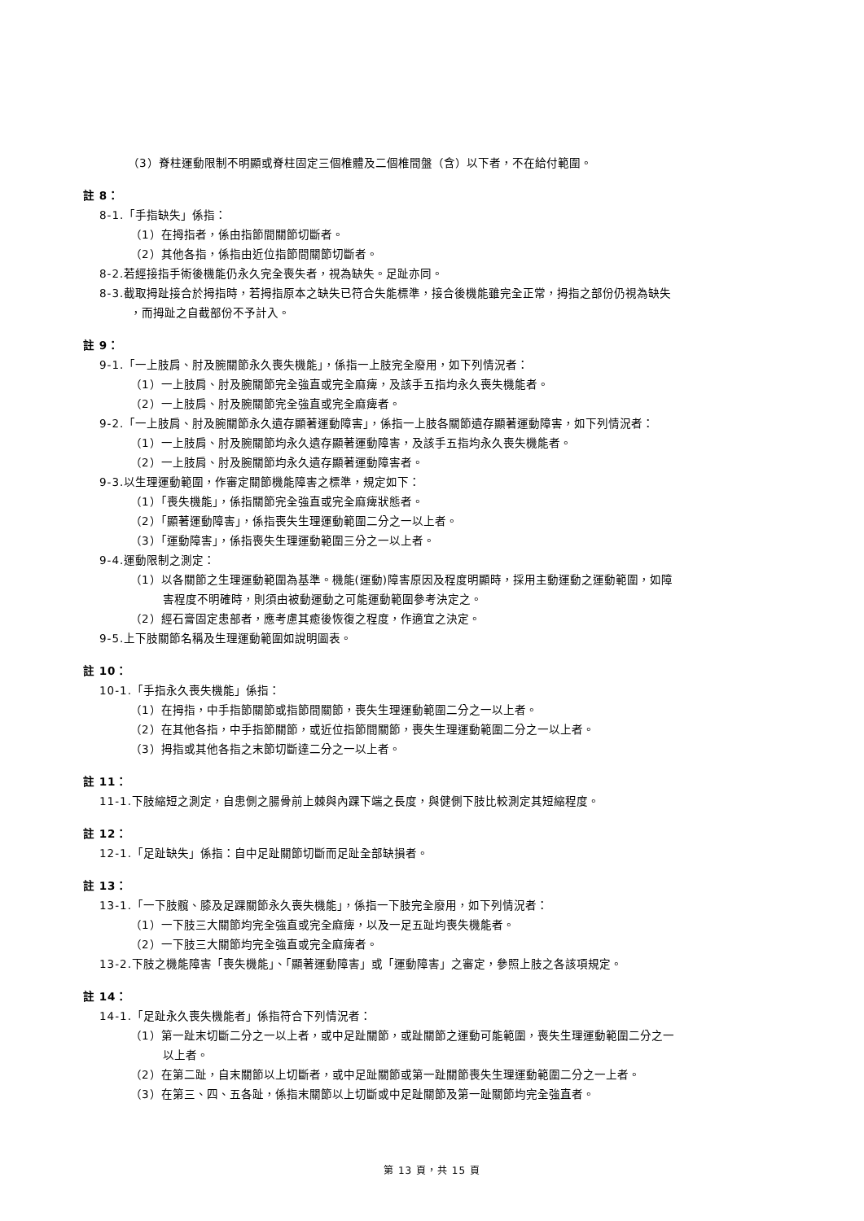（3）脊柱運動限制不明顯或脊柱固定三個椎體及二個椎間盤（含）以下者，不在給付範圍。
註 8：
8-1.「手指缺失」係指：
（1）在拇指者，係由指節間關節切斷者。
（2）其他各指，係指由近位指節間關節切斷者。
8-2.若經接指手術後機能仍永久完全喪失者，視為缺失。足趾亦同。
8-3.截取拇趾接合於拇指時，若拇指原本之缺失已符合失能標準，接合後機能雖完全正常，拇指之部份仍視為缺失
，而拇趾之自截部份不予計入。
註 9：
9-1.「一上肢肩、肘及腕關節永久喪失機能」，係指一上肢完全廢用，如下列情況者：
（1）一上肢肩、肘及腕關節完全強直或完全麻痺，及該手五指均永久喪失機能者。
（2）一上肢肩、肘及腕關節完全強直或完全麻痺者。
9-2.「一上肢肩、肘及腕關節永久遺存顯著運動障害」，係指一上肢各關節遺存顯著運動障害，如下列情況者：
（1）一上肢肩、肘及腕關節均永久遺存顯著運動障害，及該手五指均永久喪失機能者。
（2）一上肢肩、肘及腕關節均永久遺存顯著運動障害者。
9-3.以生理運動範圍，作審定關節機能障害之標準，規定如下：
（1）「喪失機能」，係指關節完全強直或完全麻痺狀態者。
（2）「顯著運動障害」，係指喪失生理運動範圍二分之一以上者。
（3）「運動障害」，係指喪失生理運動範圍三分之一以上者。
9-4.運動限制之測定：
（1）以各關節之生理運動範圍為基準。機能(運動)障害原因及程度明顯時，採用主動運動之運動範圍，如障
害程度不明確時，則須由被動運動之可能運動範圍參考決定之。
（2）經石膏固定患部者，應考慮其癒後恢復之程度，作適宜之決定。
9-5.上下肢關節名稱及生理運動範圍如說明圖表。
註 10：
10-1.「手指永久喪失機能」係指：
（1）在拇指，中手指節關節或指節間關節，喪失生理運動範圍二分之一以上者。
（2）在其他各指，中手指節關節，或近位指節間關節，喪失生理運動範圍二分之一以上者。
（3）拇指或其他各指之末節切斷達二分之一以上者。
註 11：
11-1.下肢縮短之測定，自患側之腸骨前上棘與內踝下端之長度，與健側下肢比較測定其短縮程度。
註 12：
12-1.「足趾缺失」係指：自中足趾關節切斷而足趾全部缺損者。
註 13：
13-1.「一下肢髖、膝及足踝關節永久喪失機能」，係指一下肢完全廢用，如下列情況者：
（1）一下肢三大關節均完全強直或完全麻痺，以及一足五趾均喪失機能者。
（2）一下肢三大關節均完全強直或完全麻痺者。
13-2.下肢之機能障害「喪失機能」、「顯著運動障害」或「運動障害」之審定，參照上肢之各該項規定。
註 14：
14-1.「足趾永久喪失機能者」係指符合下列情況者：
（1）第一趾末切斷二分之一以上者，或中足趾關節，或趾關節之運動可能範圍，喪失生理運動範圍二分之一
以上者。
（2）在第二趾，自末關節以上切斷者，或中足趾關節或第一趾關節喪失生理運動範圍二分之一上者。
（3）在第三、四、五各趾，係指末關節以上切斷或中足趾關節及第一趾關節均完全強直者。
第 13 頁，共 15 頁